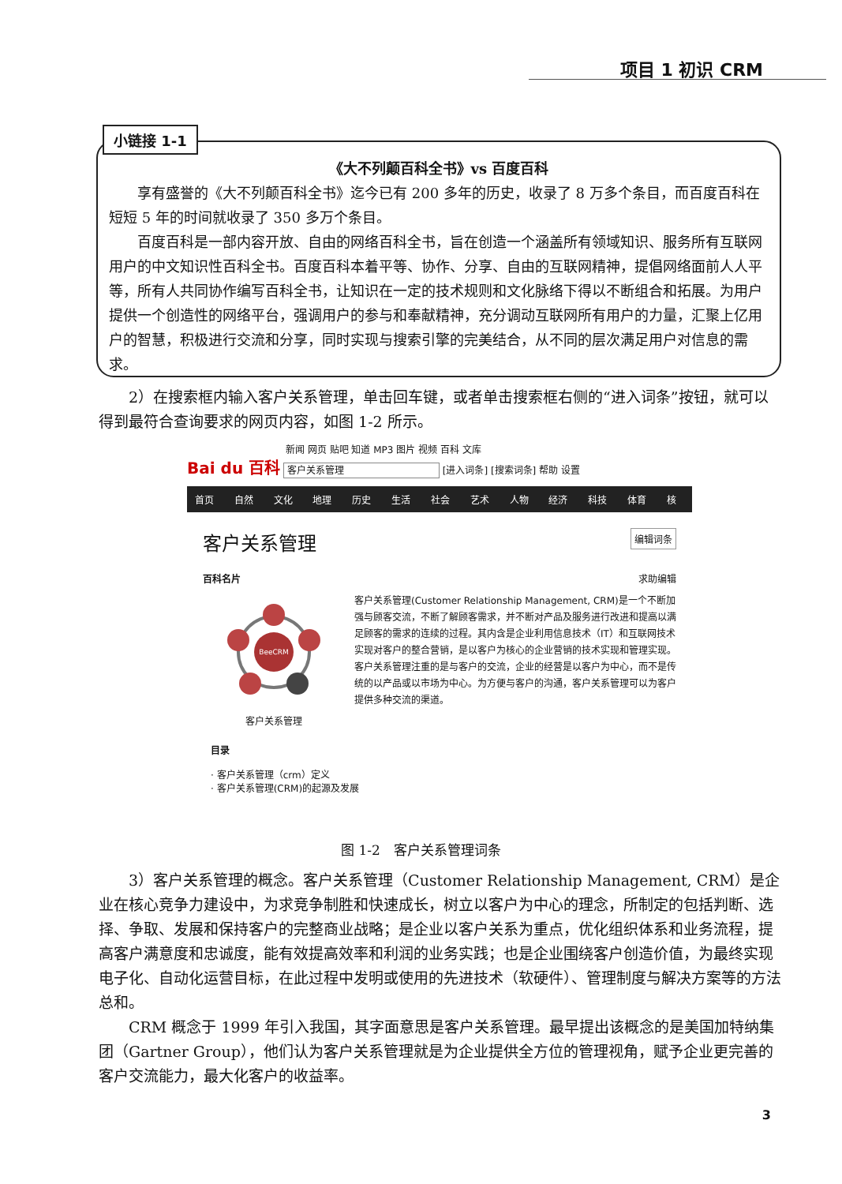项目 1 初识 CRM
《大不列颠百科全书》vs 百度百科
享有盛誉的《大不列颠百科全书》迄今已有 200 多年的历史，收录了 8 万多个条目，而百度百科在短短 5 年的时间就收录了 350 多万个条目。
百度百科是一部内容开放、自由的网络百科全书，旨在创造一个涵盖所有领域知识、服务所有互联网用户的中文知识性百科全书。百度百科本着平等、协作、分享、自由的互联网精神，提倡网络面前人人平等，所有人共同协作编写百科全书，让知识在一定的技术规则和文化脉络下得以不断组合和拓展。为用户提供一个创造性的网络平台，强调用户的参与和奉献精神，充分调动互联网所有用户的力量，汇聚上亿用户的智慧，积极进行交流和分享，同时实现与搜索引擎的完美结合，从不同的层次满足用户对信息的需求。
小链接 1-1
2）在搜索框内输入客户关系管理，单击回车键，或者单击搜索框右侧的“进入词条”按钮，就可以得到最符合查询要求的网页内容，如图 1-2 所示。
新闻 网页 贴吧 知道 MP3 图片 视频 百科 文库
Bai du 百科 客户关系管理 [进入词条] [搜索词条] 帮助 设置
首页 自然 文化 地理 历史 生活 社会 艺术 人物 经济 科技 体育 核
客户关系管理 编辑词条
百科名片 求助编辑
BeeCRM
客户关系管理
客户关系管理(Customer Relationship Management, CRM)是一个不断加强与顾客交流，不断了解顾客需求，并不断对产品及服务进行改进和提高以满足顾客的需求的连续的过程。其内含是企业利用信息技术（IT）和互联网技术实现对客户的整合营销，是以客户为核心的企业营销的技术实现和管理实现。客户关系管理注重的是与客户的交流，企业的经营是以客户为中心，而不是传统的以产品或以市场为中心。为方便与客户的沟通，客户关系管理可以为客户提供多种交流的渠道。
目录
· 客户关系管理（crm）定义
· 客户关系管理(CRM)的起源及发展
图 1-2　客户关系管理词条
3）客户关系管理的概念。客户关系管理（Customer Relationship Management, CRM）是企业在核心竞争力建设中，为求竞争制胜和快速成长，树立以客户为中心的理念，所制定的包括判断、选择、争取、发展和保持客户的完整商业战略；是企业以客户关系为重点，优化组织体系和业务流程，提高客户满意度和忠诚度，能有效提高效率和利润的业务实践；也是企业围绕客户创造价值，为最终实现电子化、自动化运营目标，在此过程中发明或使用的先进技术（软硬件）、管理制度与解决方案等的方法总和。
CRM 概念于 1999 年引入我国，其字面意思是客户关系管理。最早提出该概念的是美国加特纳集团（Gartner Group），他们认为客户关系管理就是为企业提供全方位的管理视角，赋予企业更完善的客户交流能力，最大化客户的收益率。
3